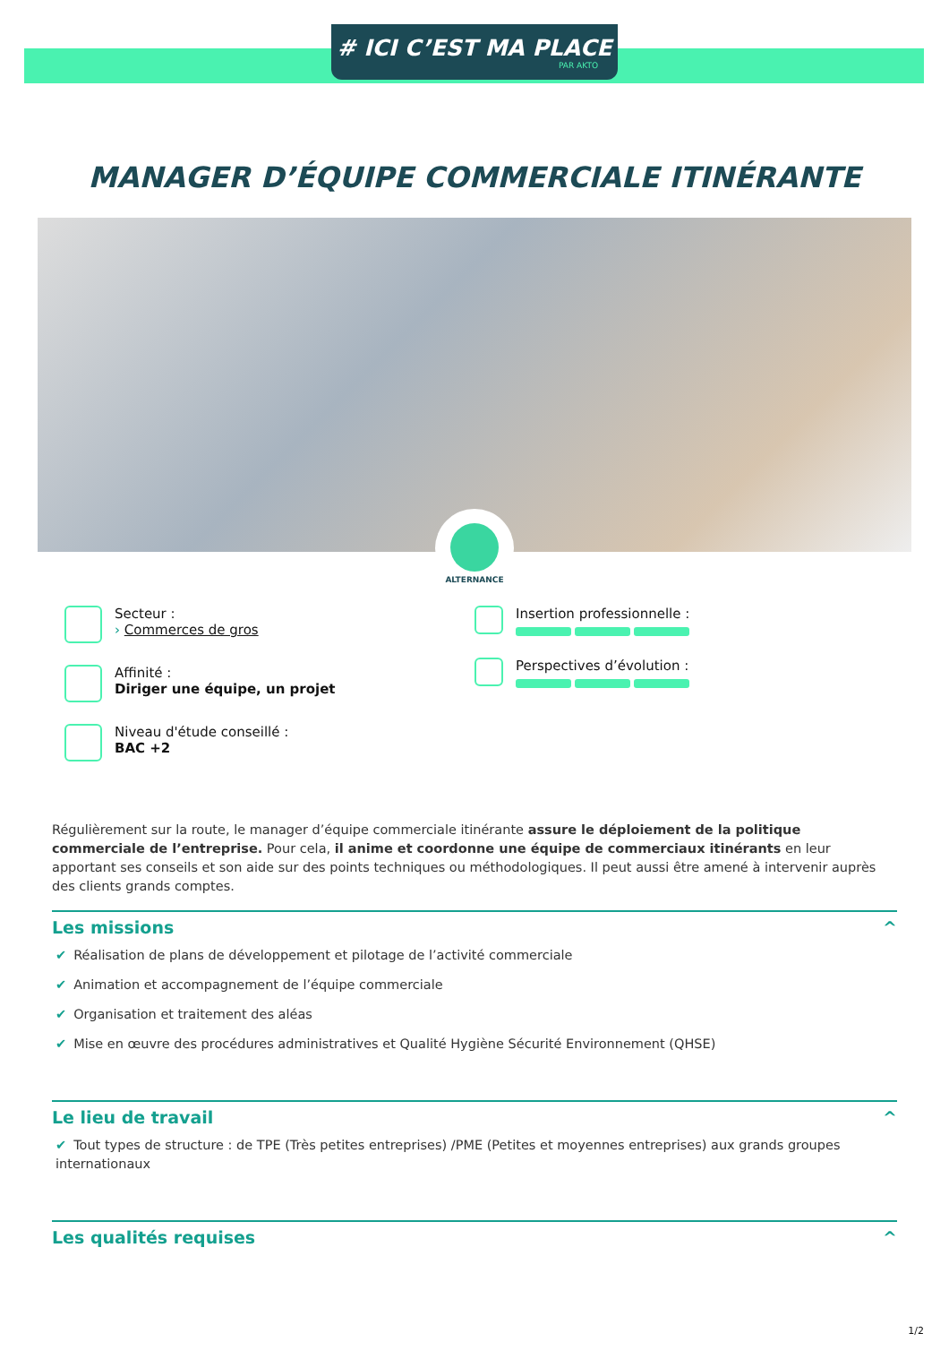# ICI C’EST MA PLACE
PAR AKTO
MANAGER D’ÉQUIPE COMMERCIALE ITINÉRANTE
ALTERNANCE
Secteur :
› Commerces de gros
Affinité :
Diriger une équipe, un projet
Niveau d'étude conseillé :
BAC +2
Insertion professionnelle :
Perspectives d’évolution :
Régulièrement sur la route, le manager d’équipe commerciale itinérante assure le déploiement de la politique commerciale de l’entreprise. Pour cela, il anime et coordonne une équipe de commerciaux itinérants en leur apportant ses conseils et son aide sur des points techniques ou méthodologiques. Il peut aussi être amené à intervenir auprès des clients grands comptes.
Les missions ^
✔ Réalisation de plans de développement et pilotage de l’activité commerciale
✔ Animation et accompagnement de l’équipe commerciale
✔ Organisation et traitement des aléas
✔ Mise en œuvre des procédures administratives et Qualité Hygiène Sécurité Environnement (QHSE)
Le lieu de travail ^
✔ Tout types de structure : de TPE (Très petites entreprises) /PME (Petites et moyennes entreprises) aux grands groupes internationaux
Les qualités requises ^
1/2